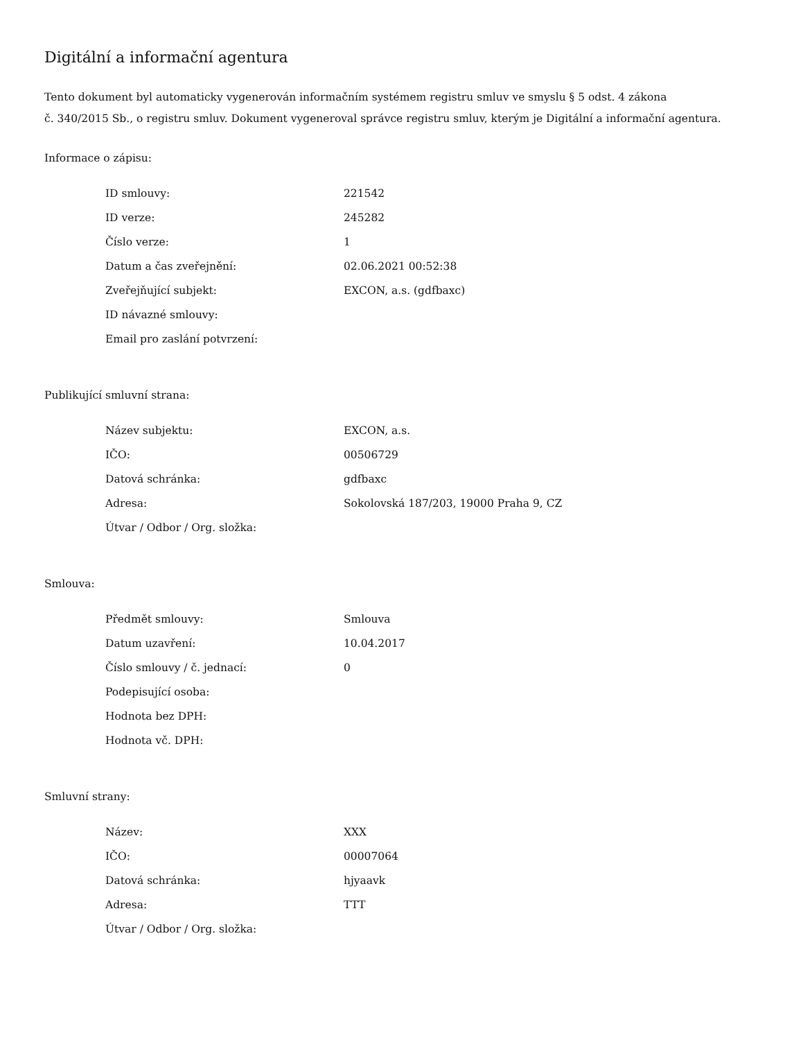Digitální a informační agentura
Tento dokument byl automaticky vygenerován informačním systémem registru smluv ve smyslu § 5 odst. 4 zákona
č. 340/2015 Sb., o registru smluv. Dokument vygeneroval správce registru smluv, kterým je Digitální a informační agentura.
Informace o zápisu:
| ID smlouvy: | 221542 |
| ID verze: | 245282 |
| Číslo verze: | 1 |
| Datum a čas zveřejnění: | 02.06.2021 00:52:38 |
| Zveřejňující subjekt: | EXCON, a.s. (gdfbaxc) |
| ID návazné smlouvy: | |
| Email pro zaslání potvrzení: | |
Publikující smluvní strana:
| Název subjektu: | EXCON, a.s. |
| IČO: | 00506729 |
| Datová schránka: | gdfbaxc |
| Adresa: | Sokolovská 187/203, 19000 Praha 9, CZ |
| Útvar / Odbor / Org. složka: | |
Smlouva:
| Předmět smlouvy: | Smlouva |
| Datum uzavření: | 10.04.2017 |
| Číslo smlouvy / č. jednací: | 0 |
| Podepisující osoba: | |
| Hodnota bez DPH: | |
| Hodnota vč. DPH: | |
Smluvní strany:
| Název: | XXX |
| IČO: | 00007064 |
| Datová schránka: | hjyaavk |
| Adresa: | TTT |
| Útvar / Odbor / Org. složka: | |